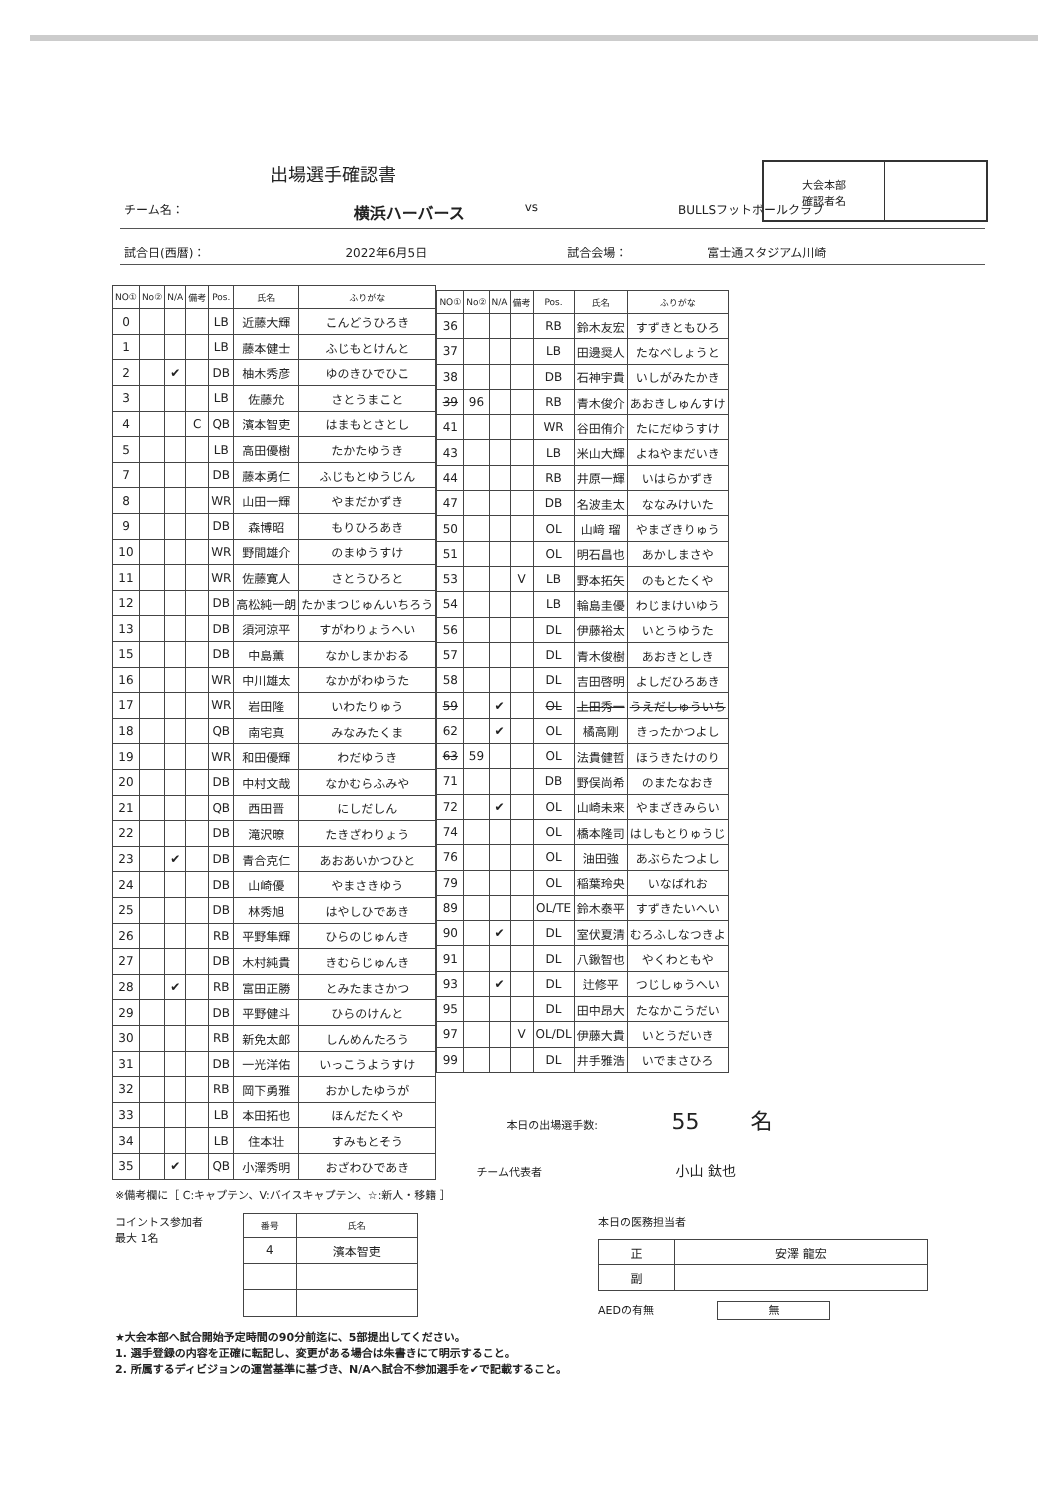出場選手確認書
大会本部
確認者名
チーム名： 横浜ハーバース vs BULLSフットボールクラブ
試合日(西暦)： 2022年6月5日 試合会場： 富士通スタジアム川崎
| NO① | No② | N/A | 備考 | Pos. | 氏名 | ふりがな |
| --- | --- | --- | --- | --- | --- | --- |
| 0 | | | | LB | 近藤大輝 | こんどうひろき |
| 1 | | | | LB | 藤本健士 | ふじもとけんと |
| 2 | | ✔ | | DB | 柚木秀彦 | ゆのきひでひこ |
| 3 | | | | LB | 佐藤允 | さとうまこと |
| 4 | | | C | QB | 濱本智吏 | はまもとさとし |
| 5 | | | | LB | 高田優樹 | たかたゆうき |
| 7 | | | | DB | 藤本勇仁 | ふじもとゆうじん |
| 8 | | | | WR | 山田一輝 | やまだかずき |
| 9 | | | | DB | 森博昭 | もりひろあき |
| 10 | | | | WR | 野間雄介 | のまゆうすけ |
| 11 | | | | WR | 佐藤寛人 | さとうひろと |
| 12 | | | | DB | 高松純一朗 | たかまつじゅんいちろう |
| 13 | | | | DB | 須河涼平 | すがわりょうへい |
| 15 | | | | DB | 中島薫 | なかしまかおる |
| 16 | | | | WR | 中川雄太 | なかがわゆうた |
| 17 | | | | WR | 岩田隆 | いわたりゅう |
| 18 | | | | QB | 南宅真 | みなみたくま |
| 19 | | | | WR | 和田優輝 | わだゆうき |
| 20 | | | | DB | 中村文哉 | なかむらふみや |
| 21 | | | | QB | 西田晋 | にしだしん |
| 22 | | | | DB | 滝沢暸 | たきざわりょう |
| 23 | | ✔ | | DB | 青合克仁 | あおあいかつひと |
| 24 | | | | DB | 山崎優 | やまさきゆう |
| 25 | | | | DB | 林秀旭 | はやしひであき |
| 26 | | | | RB | 平野隼輝 | ひらのじゅんき |
| 27 | | | | DB | 木村純貴 | きむらじゅんき |
| 28 | | ✔ | | RB | 富田正勝 | とみたまさかつ |
| 29 | | | | DB | 平野健斗 | ひらのけんと |
| 30 | | | | RB | 新免太郎 | しんめんたろう |
| 31 | | | | DB | 一光洋佑 | いっこうようすけ |
| 32 | | | | RB | 岡下勇雅 | おかしたゆうが |
| 33 | | | | LB | 本田拓也 | ほんだたくや |
| 34 | | | | LB | 住本壮 | すみもとそう |
| 35 | | ✔ | | QB | 小澤秀明 | おざわひであき |
| NO① | No② | N/A | 備考 | Pos. | 氏名 | ふりがな |
| --- | --- | --- | --- | --- | --- | --- |
| 36 | | | | RB | 鈴木友宏 | すずきともひろ |
| 37 | | | | LB | 田邊奨人 | たなべしょうと |
| 38 | | | | DB | 石神宇貴 | いしがみたかき |
| 39 | 96 | | | RB | 青木俊介 | あおきしゅんすけ |
| 41 | | | | WR | 谷田侑介 | たにだゆうすけ |
| 43 | | | | LB | 米山大輝 | よねやまだいき |
| 44 | | | | RB | 井原一輝 | いはらかずき |
| 47 | | | | DB | 名波圭太 | ななみけいた |
| 50 | | | | OL | 山﨑 瑠 | やまざきりゅう |
| 51 | | | | OL | 明石昌也 | あかしまさや |
| 53 | | | V | LB | 野本拓矢 | のもとたくや |
| 54 | | | | LB | 輪島圭優 | わじまけいゆう |
| 56 | | | | DL | 伊藤裕太 | いとうゆうた |
| 57 | | | | DL | 青木俊樹 | あおきとしき |
| 58 | | | | DL | 吉田啓明 | よしだひろあき |
| 59 | | ✔ | | OL | 上田秀一 | うえだしゅういち |
| 62 | | ✔ | | OL | 橘高剛 | きったかつよし |
| 63 | 59 | | | OL | 法貴健哲 | ほうきたけのり |
| 71 | | | | DB | 野俣尚希 | のまたなおき |
| 72 | | ✔ | | OL | 山崎未来 | やまざきみらい |
| 74 | | | | OL | 橋本隆司 | はしもとりゅうじ |
| 76 | | | | OL | 油田強 | あぶらたつよし |
| 79 | | | | OL | 稲葉玲央 | いなばれお |
| 89 | | | | OL/TE | 鈴木泰平 | すずきたいへい |
| 90 | | ✔ | | DL | 室伏夏清 | むろふしなつきよ |
| 91 | | | | DL | 八鍬智也 | やくわともや |
| 93 | | ✔ | | DL | 辻修平 | つじしゅうへい |
| 95 | | | | DL | 田中昂大 | たなかこうだい |
| 97 | | | V | OL/DL | 伊藤大貴 | いとうだいき |
| 99 | | | | DL | 井手雅浩 | いでまさひろ |
本日の出場選手数: 55 　　名
チーム代表者 小山 鈦也
※備考欄に［ C:キャプテン、V:バイスキャプテン、☆:新人・移籍 ］
コイントス参加者
最大 1名
| 番号 | 氏名 |
| --- | --- |
| 4 | 濱本智吏 |
本日の医務担当者
| 正 | 安澤 龍宏 |
| 副 | |
AEDの有無 無
★大会本部へ試合開始予定時間の90分前迄に、5部提出してください。
1. 選手登録の内容を正確に転記し、変更がある場合は朱書きにて明示すること。
2. 所属するディビジョンの運営基準に基づき、N/Aへ試合不参加選手を✔で記載すること。